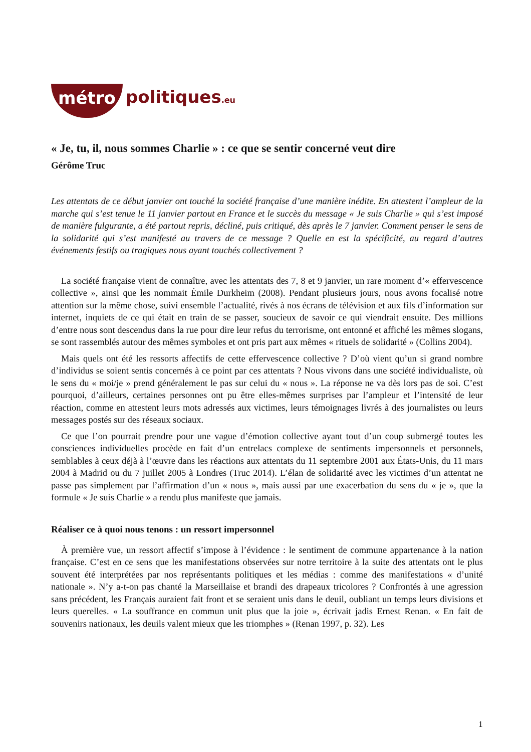métro politiques.eu
« Je, tu, il, nous sommes Charlie » : ce que se sentir concerné veut dire
Gérôme Truc
Les attentats de ce début janvier ont touché la société française d’une manière inédite. En attestent l’ampleur de la marche qui s’est tenue le 11 janvier partout en France et le succès du message « Je suis Charlie » qui s’est imposé de manière fulgurante, a été partout repris, décliné, puis critiqué, dès après le 7 janvier. Comment penser le sens de la solidarité qui s’est manifesté au travers de ce message ? Quelle en est la spécificité, au regard d’autres événements festifs ou tragiques nous ayant touchés collectivement ?
La société française vient de connaître, avec les attentats des 7, 8 et 9 janvier, un rare moment d’« effervescence collective », ainsi que les nommait Émile Durkheim (2008). Pendant plusieurs jours, nous avons focalisé notre attention sur la même chose, suivi ensemble l’actualité, rivés à nos écrans de télévision et aux fils d’information sur internet, inquiets de ce qui était en train de se passer, soucieux de savoir ce qui viendrait ensuite. Des millions d’entre nous sont descendus dans la rue pour dire leur refus du terrorisme, ont entonné et affiché les mêmes slogans, se sont rassemblés autour des mêmes symboles et ont pris part aux mêmes « rituels de solidarité » (Collins 2004).
Mais quels ont été les ressorts affectifs de cette effervescence collective ? D’où vient qu’un si grand nombre d’individus se soient sentis concernés à ce point par ces attentats ? Nous vivons dans une société individualiste, où le sens du « moi/je » prend généralement le pas sur celui du « nous ». La réponse ne va dès lors pas de soi. C’est pourquoi, d’ailleurs, certaines personnes ont pu être elles-mêmes surprises par l’ampleur et l’intensité de leur réaction, comme en attestent leurs mots adressés aux victimes, leurs témoignages livrés à des journalistes ou leurs messages postés sur des réseaux sociaux.
Ce que l’on pourrait prendre pour une vague d’émotion collective ayant tout d’un coup submergé toutes les consciences individuelles procède en fait d’un entrelacs complexe de sentiments impersonnels et personnels, semblables à ceux déjà à l’œuvre dans les réactions aux attentats du 11 septembre 2001 aux États-Unis, du 11 mars 2004 à Madrid ou du 7 juillet 2005 à Londres (Truc 2014). L’élan de solidarité avec les victimes d’un attentat ne passe pas simplement par l’affirmation d’un « nous », mais aussi par une exacerbation du sens du « je », que la formule « Je suis Charlie » a rendu plus manifeste que jamais.
Réaliser ce à quoi nous tenons : un ressort impersonnel
À première vue, un ressort affectif s’impose à l’évidence : le sentiment de commune appartenance à la nation française. C’est en ce sens que les manifestations observées sur notre territoire à la suite des attentats ont le plus souvent été interprétées par nos représentants politiques et les médias : comme des manifestations « d’unité nationale ». N’y a-t-on pas chanté la Marseillaise et brandi des drapeaux tricolores ? Confrontés à une agression sans précédent, les Français auraient fait front et se seraient unis dans le deuil, oubliant un temps leurs divisions et leurs querelles. « La souffrance en commun unit plus que la joie », écrivait jadis Ernest Renan. « En fait de souvenirs nationaux, les deuils valent mieux que les triomphes » (Renan 1997, p. 32). Les
1